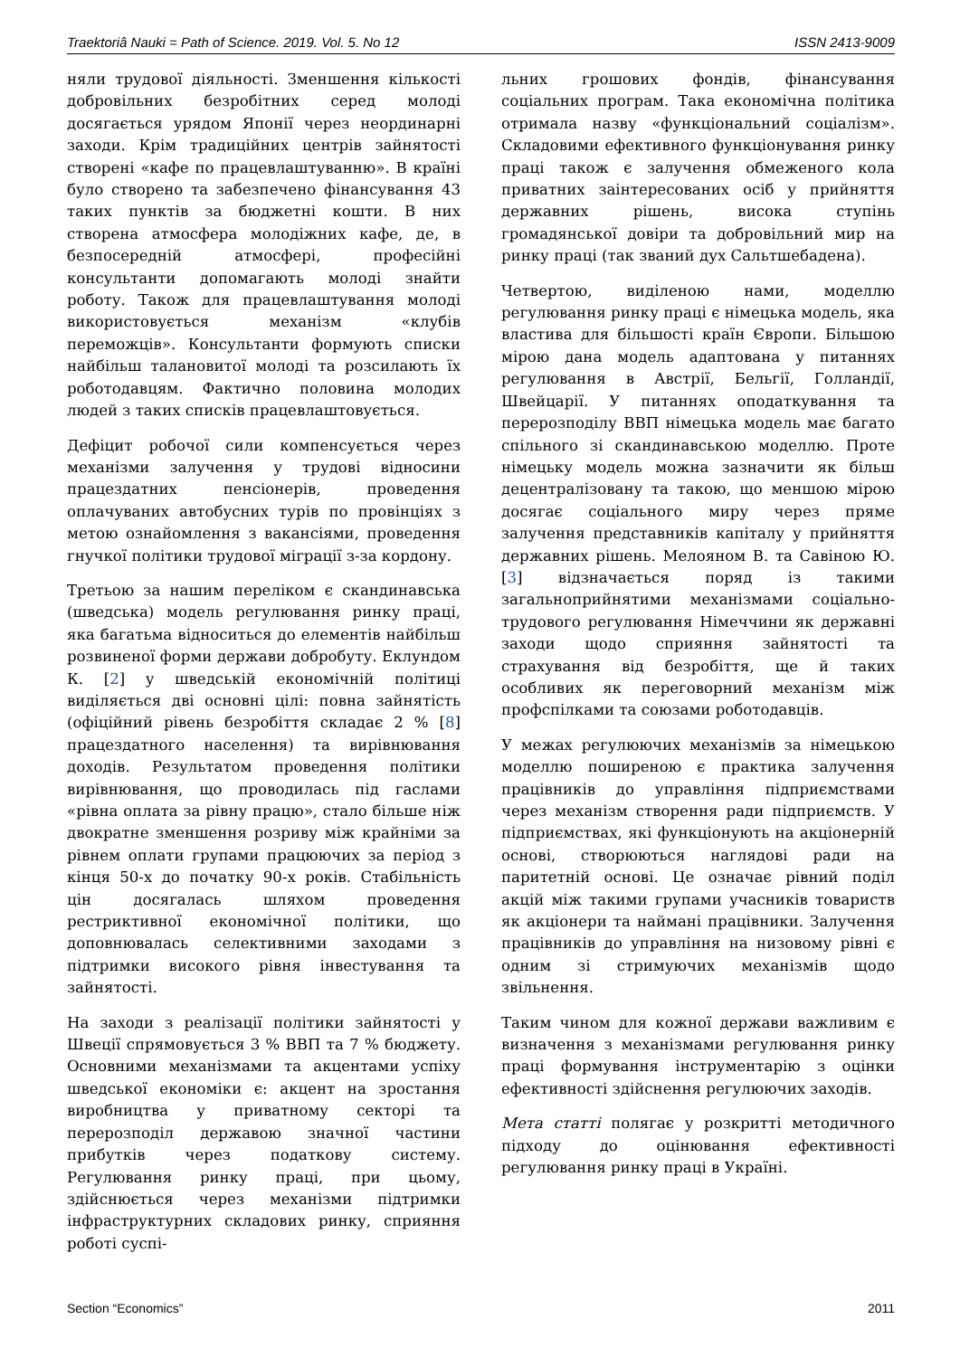Traektoriâ Nauki = Path of Science. 2019. Vol. 5. No 12 ISSN 2413-9009
няли трудової діяльності. Зменшення кількості добровільних безробітних серед молоді досягається урядом Японії через неординарні заходи. Крім традиційних центрів зайнятості створені «кафе по працевлаштуванню». В країні було створено та забезпечено фінансування 43 таких пунктів за бюджетні кошти. В них створена атмосфера молодіжних кафе, де, в безпосередній атмосфері, професійні консультанти допомагають молоді знайти роботу. Також для працевлаштування молоді використовується механізм «клубів переможців». Консультанти формують списки найбільш талановитої молоді та розсилають їх роботодавцям. Фактично половина молодих людей з таких списків працевлаштовується.
Дефіцит робочої сили компенсується через механізми залучення у трудові відносини працездатних пенсіонерів, проведення оплачуваних автобусних турів по провінціях з метою ознайомлення з вакансіями, проведення гнучкої політики трудової міграції з-за кордону.
Третьою за нашим переліком є скандинавська (шведська) модель регулювання ринку праці, яка багатьма відноситься до елементів найбільш розвиненої форми держави добробуту. Еклундом К. [2] у шведській економічній політиці виділяється дві основні цілі: повна зайнятість (офіційний рівень безробіття складає 2 % [8] працездатного населення) та вирівнювання доходів. Результатом проведення політики вирівнювання, що проводилась під гаслами «рівна оплата за рівну працю», стало більше ніж двократне зменшення розриву між крайніми за рівнем оплати групами працюючих за період з кінця 50-х до початку 90-х років. Стабільність цін досягалась шляхом проведення рестриктивної економічної політики, що доповнювалась селективними заходами з підтримки високого рівня інвестування та зайнятості.
На заходи з реалізації політики зайнятості у Швеції спрямовується 3 % ВВП та 7 % бюджету. Основними механізмами та акцентами успіху шведської економіки є: акцент на зростання виробництва у приватному секторі та перерозподіл державою значної частини прибутків через податкову систему. Регулювання ринку праці, при цьому, здійснюється через механізми підтримки інфраструктурних складових ринку, сприяння роботі суспі-
льних грошових фондів, фінансування соціальних програм. Така економічна політика отримала назву «функціональний соціалізм». Складовими ефективного функціонування ринку праці також є залучення обмеженого кола приватних заінтересованих осіб у прийняття державних рішень, висока ступінь громадянської довіри та добровільний мир на ринку праці (так званий дух Сальтшебадена).
Четвертою, виділеною нами, моделлю регулювання ринку праці є німецька модель, яка властива для більшості країн Європи. Більшою мірою дана модель адаптована у питаннях регулювання в Австрії, Бельгії, Голландії, Швейцарії. У питаннях оподаткування та перерозподілу ВВП німецька модель має багато спільного зі скандинавською моделлю. Проте німецьку модель можна зазначити як більш децентралізовану та такою, що меншою мірою досягає соціального миру через пряме залучення представників капіталу у прийняття державних рішень. Мелояном В. та Савіною Ю. [3] відзначається поряд із такими загальноприйнятими механізмами соціально-трудового регулювання Німеччини як державні заходи щодо сприяння зайнятості та страхування від безробіття, ще й таких особливих як переговорний механізм між профспілками та союзами роботодавців.
У межах регулюючих механізмів за німецькою моделлю поширеною є практика залучення працівників до управління підприємствами через механізм створення ради підприємств. У підприємствах, які функціонують на акціонерній основі, створюються наглядові ради на паритетній основі. Це означає рівний поділ акцій між такими групами учасників товариств як акціонери та наймані працівники. Залучення працівників до управління на низовому рівні є одним зі стримуючих механізмів щодо звільнення.
Таким чином для кожної держави важливим є визначення з механізмами регулювання ринку праці формування інструментарію з оцінки ефективності здійснення регулюючих заходів.
Мета статті полягає у розкритті методичного підходу до оцінювання ефективності регулювання ринку праці в Україні.
Section “Economics” 2011